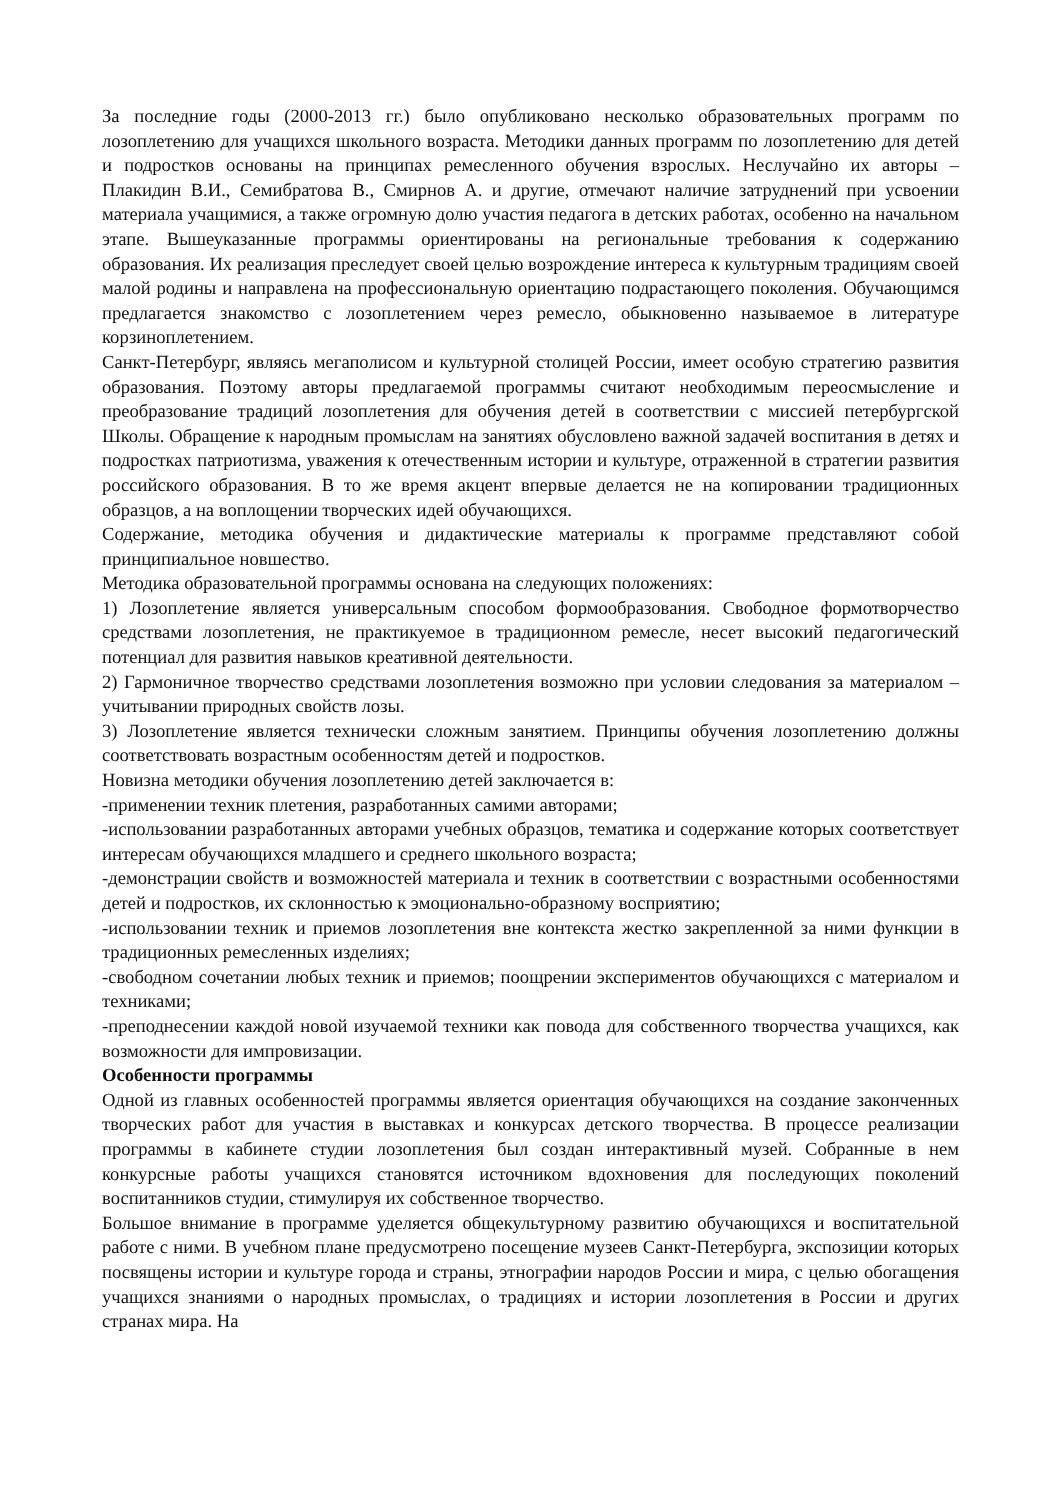За последние годы (2000-2013 гг.) было опубликовано несколько образовательных программ по лозоплетению для учащихся школьного возраста. Методики данных программ по лозоплетению для детей и подростков основаны на принципах ремесленного обучения взрослых. Неслучайно их авторы – Плакидин В.И., Семибратова В., Смирнов А. и другие, отмечают наличие затруднений при усвоении материала учащимися, а также огромную долю участия педагога в детских работах, особенно на начальном этапе. Вышеуказанные программы ориентированы на региональные требования к содержанию образования. Их реализация преследует своей целью возрождение интереса к культурным традициям своей малой родины и направлена на профессиональную ориентацию подрастающего поколения. Обучающимся предлагается знакомство с лозоплетением через ремесло, обыкновенно называемое в литературе корзиноплетением.
Санкт-Петербург, являясь мегаполисом и культурной столицей России, имеет особую стратегию развития образования. Поэтому авторы предлагаемой программы считают необходимым переосмысление и преобразование традиций лозоплетения для обучения детей в соответствии с миссией петербургской Школы. Обращение к народным промыслам на занятиях обусловлено важной задачей воспитания в детях и подростках патриотизма, уважения к отечественным истории и культуре, отраженной в стратегии развития российского образования. В то же время акцент впервые делается не на копировании традиционных образцов, а на воплощении творческих идей обучающихся.
Содержание, методика обучения и дидактические материалы к программе представляют собой принципиальное новшество.
Методика образовательной программы основана на следующих положениях:
1) Лозоплетение является универсальным способом формообразования. Свободное формотворчество средствами лозоплетения, не практикуемое в традиционном ремесле, несет высокий педагогический потенциал для развития навыков креативной деятельности.
2) Гармоничное творчество средствами лозоплетения возможно при условии следования за материалом – учитывании природных свойств лозы.
3) Лозоплетение является технически сложным занятием. Принципы обучения лозоплетению должны соответствовать возрастным особенностям детей и подростков.
Новизна методики обучения лозоплетению детей заключается в:
-применении техник плетения, разработанных самими авторами;
-использовании разработанных авторами учебных образцов, тематика и содержание которых соответствует интересам обучающихся младшего и среднего школьного возраста;
-демонстрации свойств и возможностей материала и техник в соответствии с возрастными особенностями детей и подростков, их склонностью к эмоционально-образному восприятию;
-использовании техник и приемов лозоплетения вне контекста жестко закрепленной за ними функции в традиционных ремесленных изделиях;
-свободном сочетании любых техник и приемов; поощрении экспериментов обучающихся с материалом и техниками;
-преподнесении каждой новой изучаемой техники как повода для собственного творчества учащихся, как возможности для импровизации.
Особенности программы
Одной из главных особенностей программы является ориентация обучающихся на создание законченных творческих работ для участия в выставках и конкурсах детского творчества. В процессе реализации программы в кабинете студии лозоплетения был создан интерактивный музей. Собранные в нем конкурсные работы учащихся становятся источником вдохновения для последующих поколений воспитанников студии, стимулируя их собственное творчество.
Большое внимание в программе уделяется общекультурному развитию обучающихся и воспитательной работе с ними. В учебном плане предусмотрено посещение музеев Санкт-Петербурга, экспозиции которых посвящены истории и культуре города и страны, этнографии народов России и мира, с целью обогащения учащихся знаниями о народных промыслах, о традициях и истории лозоплетения в России и других странах мира. На